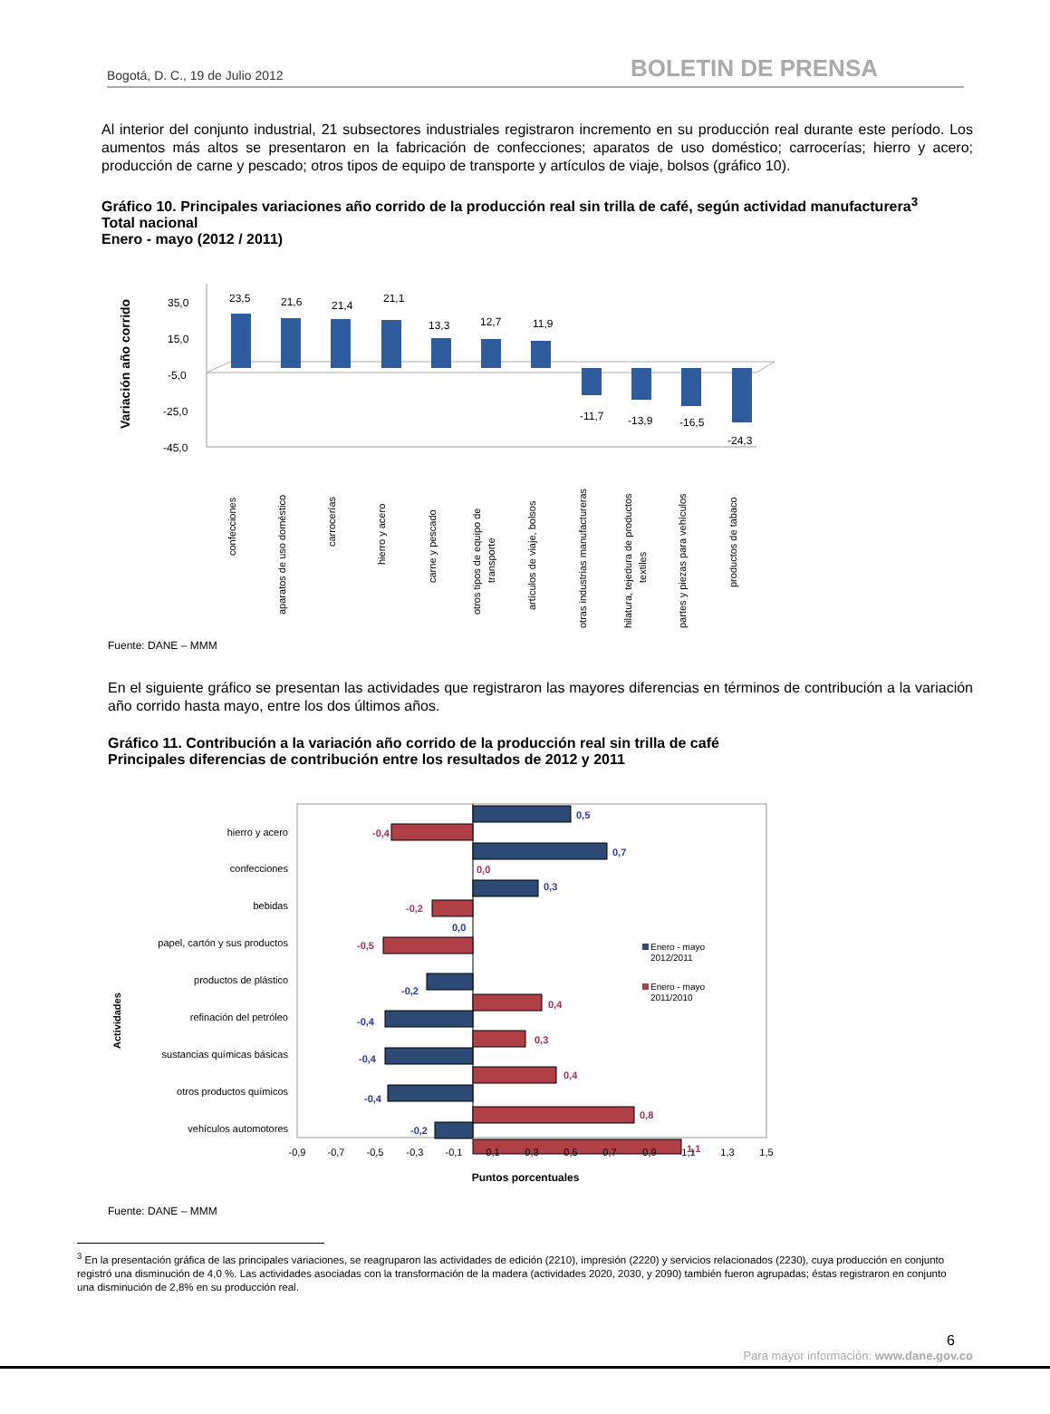Bogotá, D. C., 19 de Julio 2012 BOLETIN DE PRENSA
Al interior del conjunto industrial, 21 subsectores industriales registraron incremento en su producción real durante este período. Los aumentos más altos se presentaron en la fabricación de confecciones; aparatos de uso doméstico; carrocerías; hierro y acero; producción de carne y pescado; otros tipos de equipo de transporte y artículos de viaje, bolsos (gráfico 10).
Gráfico 10. Principales variaciones año corrido de la producción real sin trilla de café, según actividad manufacturera<sup>3</sup>
Total nacional
Enero - mayo (2012 / 2011)
Variación año corrido
35,0
15,0
-5,0
-25,0
-45,0
23,5
21,6
21,4
21,1
13,3
12,7
11,9
-11,7
-13,9
-16,5
-24,3
confecciones
aparatos de uso doméstico
carrocerías
hierro y acero
carne y pescado
otros tipos de equipo de
transporte
artículos de viaje, bolsos
otras industrias manufactureras
hilatura, tejedura de productos
textiles
partes y piezas para vehículos
productos de tabaco
Fuente: DANE – MMM
En el siguiente gráfico se presentan las actividades que registraron las mayores diferencias en términos de contribución a la variación año corrido hasta mayo, entre los dos últimos años.
Gráfico 11. Contribución a la variación año corrido de la producción real sin trilla de café
Principales diferencias de contribución entre los resultados de 2012 y 2011
Actividades
hierro y acero
confecciones
bebidas
papel, cartón y sus productos
productos de plástico
refinación del petróleo
sustancias químicas básicas
otros productos químicos
vehículos automotores
0,5
0,7
0,3
0,0
-0,2
-0,4
-0,4
-0,4
-0,2
-0,4
0,0
-0,2
-0,5
0,4
0,3
0,4
0,8
1,1
Enero - mayo
2012/2011
Enero - mayo
2011/2010
-0,9
-0,7
-0,5
-0,3
-0,1
0,1
0,3
0,5
0,7
0,9
1,1
1,3
1,5
Puntos porcentuales
Fuente: DANE – MMM
<sup>3</sup> En la presentación gráfica de las principales variaciones, se reagruparon las actividades de edición (2210), impresión (2220) y servicios relacionados (2230), cuya producción en conjunto registró una disminución de 4,0 %. Las actividades asociadas con la transformación de la madera (actividades 2020, 2030, y 2090) también fueron agrupadas; éstas registraron en conjunto una disminución de 2,8% en su producción real.
6
Para mayor información: www.dane.gov.co